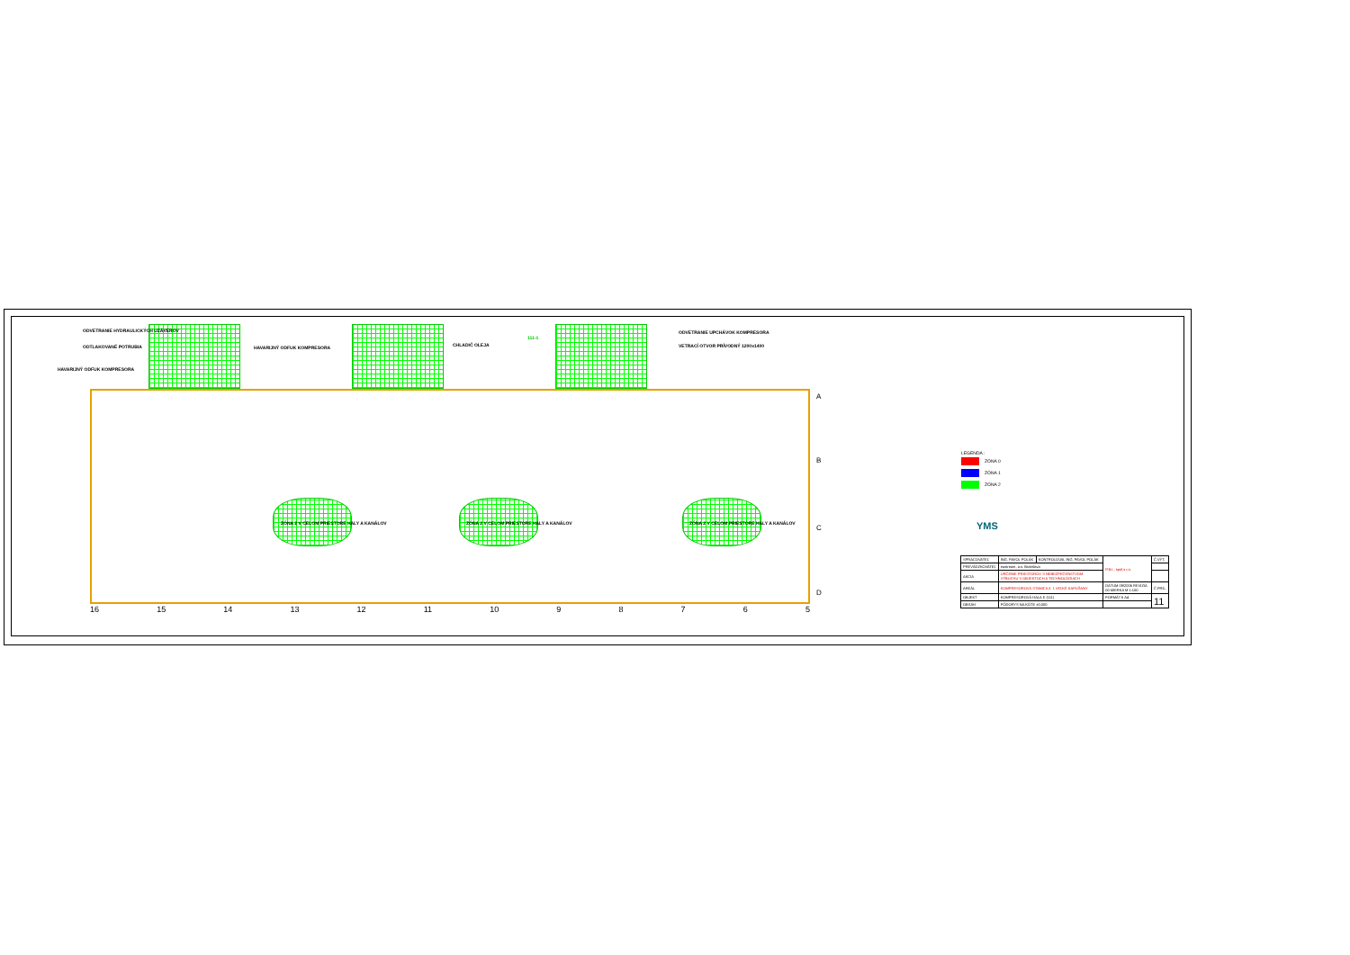ODVETRANIE HYDRAULICKÝCH UZÁVEROV
ODTLAKOVANÉ POTRUBIA
HAVARIJNÝ ODFUK KOMPRESORA
HAVARIJNÝ ODFUK KOMPRESORA
CHLADIČ OLEJA
111-1
ODVETRANIE UPCHÁVOK KOMPRESORA
VETRACÍ OTVOR PRÍVODNÝ 1200x1400
ZÓNA 2 V CELOM PRIESTORE HALY A KANÁLOV
ZÓNA 2 V CELOM PRIESTORE HALY A KANÁLOV
ZÓNA 2 V CELOM PRIESTORE HALY A KANÁLOV
A
B
C
D
16 15 14 13 12 11 10 98765
LEGENDA :
ZÓNA 0
ZÓNA 1
ZÓNA 2
YMS
| SPRACOVATEĽ | ING. PAVOL POLÁK | KONTROLOVAL ING. PAVOL POLÁK | P.B.I., spol.s r.o. | Č.VÝT. |
| PREVÁDZKOVATEĽ | eustream, a.s. Bratislava | | | |
| AKCIA | URČENIE PRIESTOROV S NEBEZPEČENSTVOM VÝBUCHU V OBJEKTOCH A TECHNOLÓGIACH | | | |
| AREÁL | KOMPRESOROVÁ STANICA č. 1 VEĽKÉ KAPUŠANY | | DÁTUM 09/2006 REVÍZIA 00 MIERKA M 1:100 | Č.PRÍL. |
| OBJEKT | KOMPRESOROVÁ HALA E (111) | | FORMÁT 6 A4 | 11 |
| OBSAH | PÔDORYS NA KÓTE ±0,000 | | | |